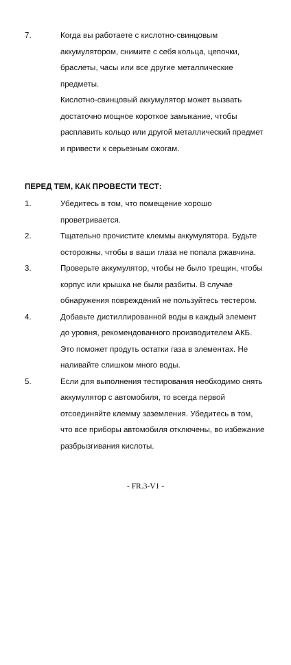7. Когда вы работаете с кислотно-свинцовым аккумулятором, снимите с себя кольца, цепочки, браслеты, часы или все другие металлические предметы.
Кислотно-свинцовый аккумулятор может вызвать достаточно мощное короткое замыкание, чтобы расплавить кольцо или другой металлический предмет и привести к серьезным ожогам.
ПЕРЕД ТЕМ, КАК ПРОВЕСТИ ТЕСТ:
1. Убедитесь в том, что помещение хорошо проветривается.
2. Тщательно прочистите клеммы аккумулятора. Будьте осторожны, чтобы в ваши глаза не попала ржавчина.
3. Проверьте аккумулятор, чтобы не было трещин, чтобы корпус или крышка не были разбиты. В случае обнаружения повреждений не пользуйтесь тестером.
4. Добавьте дистиллированной воды в каждый элемент до уровня, рекомендованного производителем АКБ. Это поможет продуть остатки газа в элементах. Не наливайте слишком много воды.
5. Если для выполнения тестирования необходимо снять аккумулятор с автомобиля, то всегда первой отсоединяйте клемму заземления. Убедитесь в том, что все приборы автомобиля отключены, во избежание разбрызгивания кислоты.
- FR.3-V1 -